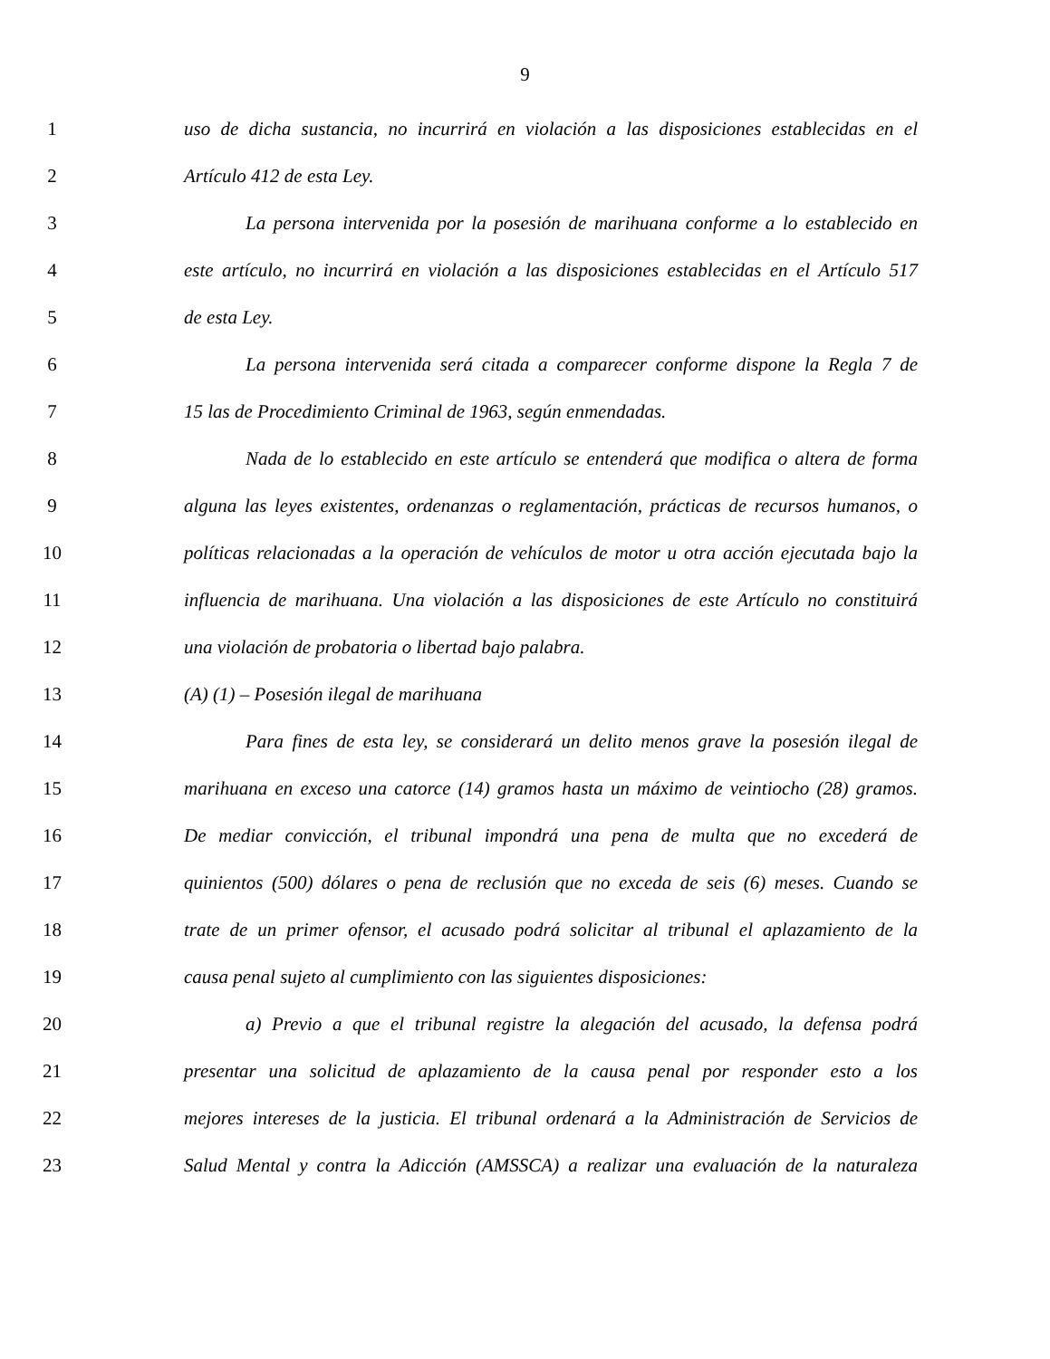9
1 uso de dicha sustancia, no incurrirá en violación a las disposiciones establecidas en el
2 Artículo 412 de esta Ley.
3 La persona intervenida por la posesión de marihuana conforme a lo establecido en
4 este artículo, no incurrirá en violación a las disposiciones establecidas en el Artículo 517
5 de esta Ley.
6 La persona intervenida será citada a comparecer conforme dispone la Regla 7 de
7 15 las de Procedimiento Criminal de 1963, según enmendadas.
8 Nada de lo establecido en este artículo se entenderá que modifica o altera de forma
9 alguna las leyes existentes, ordenanzas o reglamentación, prácticas de recursos humanos, o
10 políticas relacionadas a la operación de vehículos de motor u otra acción ejecutada bajo la
11 influencia de marihuana. Una violación a las disposiciones de este Artículo no constituirá
12 una violación de probatoria o libertad bajo palabra.
13 (A) (1) – Posesión ilegal de marihuana
14 Para fines de esta ley, se considerará un delito menos grave la posesión ilegal de
15 marihuana en exceso una catorce (14) gramos hasta un máximo de veintiocho (28) gramos.
16 De mediar convicción, el tribunal impondrá una pena de multa que no excederá de
17 quinientos (500) dólares o pena de reclusión que no exceda de seis (6) meses. Cuando se
18 trate de un primer ofensor, el acusado podrá solicitar al tribunal el aplazamiento de la
19 causa penal sujeto al cumplimiento con las siguientes disposiciones:
20 a) Previo a que el tribunal registre la alegación del acusado, la defensa podrá
21 presentar una solicitud de aplazamiento de la causa penal por responder esto a los
22 mejores intereses de la justicia. El tribunal ordenará a la Administración de Servicios de
23 Salud Mental y contra la Adicción (AMSSCA) a realizar una evaluación de la naturaleza